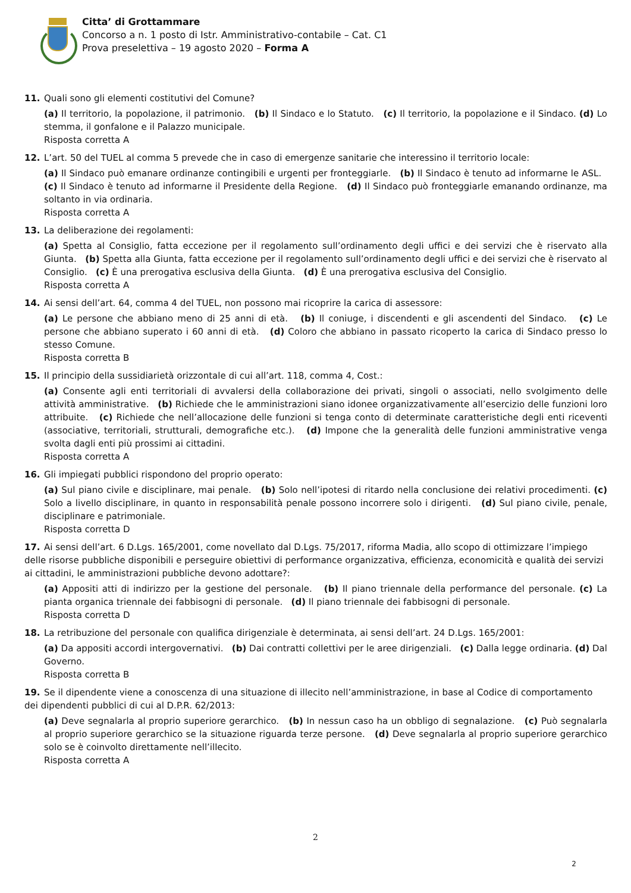Citta’ di Grottammare
Concorso a n. 1 posto di Istr. Amministrativo-contabile – Cat. C1
Prova preselettiva – 19 agosto 2020 – Forma A
11. Quali sono gli elementi costitutivi del Comune?
(a) Il territorio, la popolazione, il patrimonio. (b) Il Sindaco e lo Statuto. (c) Il territorio, la popolazione e il Sindaco. (d) Lo stemma, il gonfalone e il Palazzo municipale.
Risposta corretta A
12. L’art. 50 del TUEL al comma 5 prevede che in caso di emergenze sanitarie che interessino il territorio locale:
(a) Il Sindaco può emanare ordinanze contingibili e urgenti per fronteggiarle. (b) Il Sindaco è tenuto ad informarne le ASL. (c) Il Sindaco è tenuto ad informarne il Presidente della Regione. (d) Il Sindaco può fronteggiarle emanando ordinanze, ma soltanto in via ordinaria.
Risposta corretta A
13. La deliberazione dei regolamenti:
(a) Spetta al Consiglio, fatta eccezione per il regolamento sull’ordinamento degli uffici e dei servizi che è riservato alla Giunta. (b) Spetta alla Giunta, fatta eccezione per il regolamento sull’ordinamento degli uffici e dei servizi che è riservato al Consiglio. (c) È una prerogativa esclusiva della Giunta. (d) È una prerogativa esclusiva del Consiglio.
Risposta corretta A
14. Ai sensi dell’art. 64, comma 4 del TUEL, non possono mai ricoprire la carica di assessore:
(a) Le persone che abbiano meno di 25 anni di età. (b) Il coniuge, i discendenti e gli ascendenti del Sindaco. (c) Le persone che abbiano superato i 60 anni di età. (d) Coloro che abbiano in passato ricoperto la carica di Sindaco presso lo stesso Comune.
Risposta corretta B
15. Il principio della sussidiarietà orizzontale di cui all’art. 118, comma 4, Cost.:
(a) Consente agli enti territoriali di avvalersi della collaborazione dei privati, singoli o associati, nello svolgimento delle attività amministrative. (b) Richiede che le amministrazioni siano idonee organizzativamente all’esercizio delle funzioni loro attribuite. (c) Richiede che nell’allocazione delle funzioni si tenga conto di determinate caratteristiche degli enti riceventi (associative, territoriali, strutturali, demografiche etc.). (d) Impone che la generalità delle funzioni amministrative venga svolta dagli enti più prossimi ai cittadini.
Risposta corretta A
16. Gli impiegati pubblici rispondono del proprio operato:
(a) Sul piano civile e disciplinare, mai penale. (b) Solo nell’ipotesi di ritardo nella conclusione dei relativi procedimenti. (c) Solo a livello disciplinare, in quanto in responsabilità penale possono incorrere solo i dirigenti. (d) Sul piano civile, penale, disciplinare e patrimoniale.
Risposta corretta D
17. Ai sensi dell’art. 6 D.Lgs. 165/2001, come novellato dal D.Lgs. 75/2017, riforma Madia, allo scopo di ottimizzare l’impiego delle risorse pubbliche disponibili e perseguire obiettivi di performance organizzativa, efficienza, economicità e qualità dei servizi ai cittadini, le amministrazioni pubbliche devono adottare?:
(a) Appositi atti di indirizzo per la gestione del personale. (b) Il piano triennale della performance del personale. (c) La pianta organica triennale dei fabbisogni di personale. (d) Il piano triennale dei fabbisogni di personale.
Risposta corretta D
18. La retribuzione del personale con qualifica dirigenziale è determinata, ai sensi dell’art. 24 D.Lgs. 165/2001:
(a) Da appositi accordi intergovernativi. (b) Dai contratti collettivi per le aree dirigenziali. (c) Dalla legge ordinaria. (d) Dal Governo.
Risposta corretta B
19. Se il dipendente viene a conoscenza di una situazione di illecito nell’amministrazione, in base al Codice di comportamento dei dipendenti pubblici di cui al D.P.R. 62/2013:
(a) Deve segnalarla al proprio superiore gerarchico. (b) In nessun caso ha un obbligo di segnalazione. (c) Può segnalarla al proprio superiore gerarchico se la situazione riguarda terze persone. (d) Deve segnalarla al proprio superiore gerarchico solo se è coinvolto direttamente nell’illecito.
Risposta corretta A
2
2